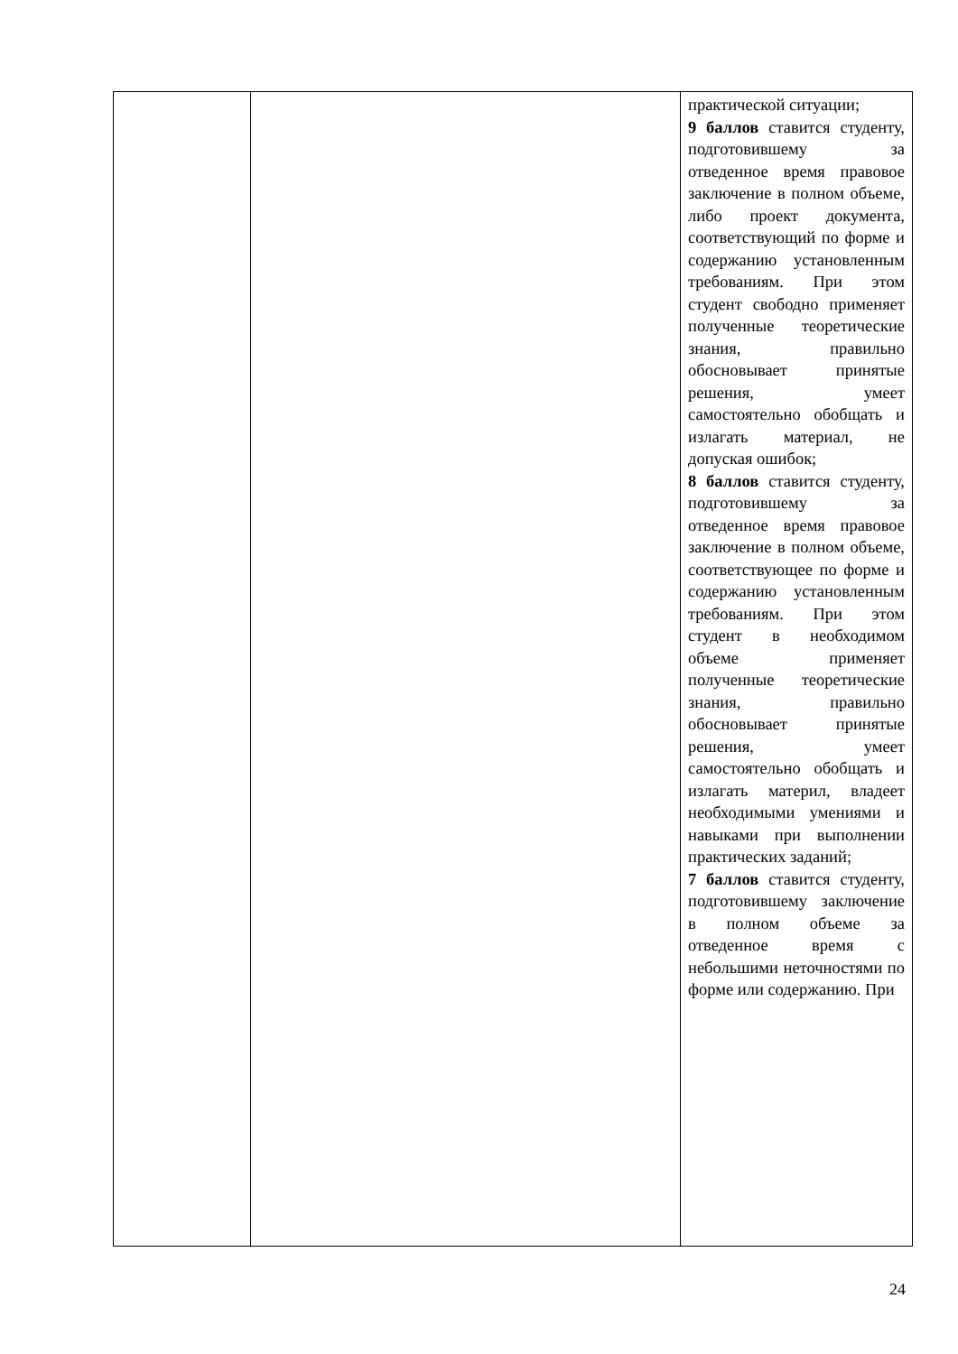| | | практической ситуации; 9 баллов ставится студенту, подготовившему за отведенное время правовое заключение в полном объеме, либо проект документа, соответствующий по форме и содержанию установленным требованиям. При этом студент свободно применяет полученные теоретические знания, правильно обосновывает принятые решения, умеет самостоятельно обобщать и излагать материал, не допуская ошибок; 8 баллов ставится студенту, подготовившему за отведенное время правовое заключение в полном объеме, соответствующее по форме и содержанию установленным требованиям. При этом студент в необходимом объеме применяет полученные теоретические знания, правильно обосновывает принятые решения, умеет самостоятельно обобщать и излагать материл, владеет необходимыми умениями и навыками при выполнении практических заданий; 7 баллов ставится студенту, подготовившему заключение в полном объеме за отведенное время с небольшими неточностями по форме или содержанию. При |
24